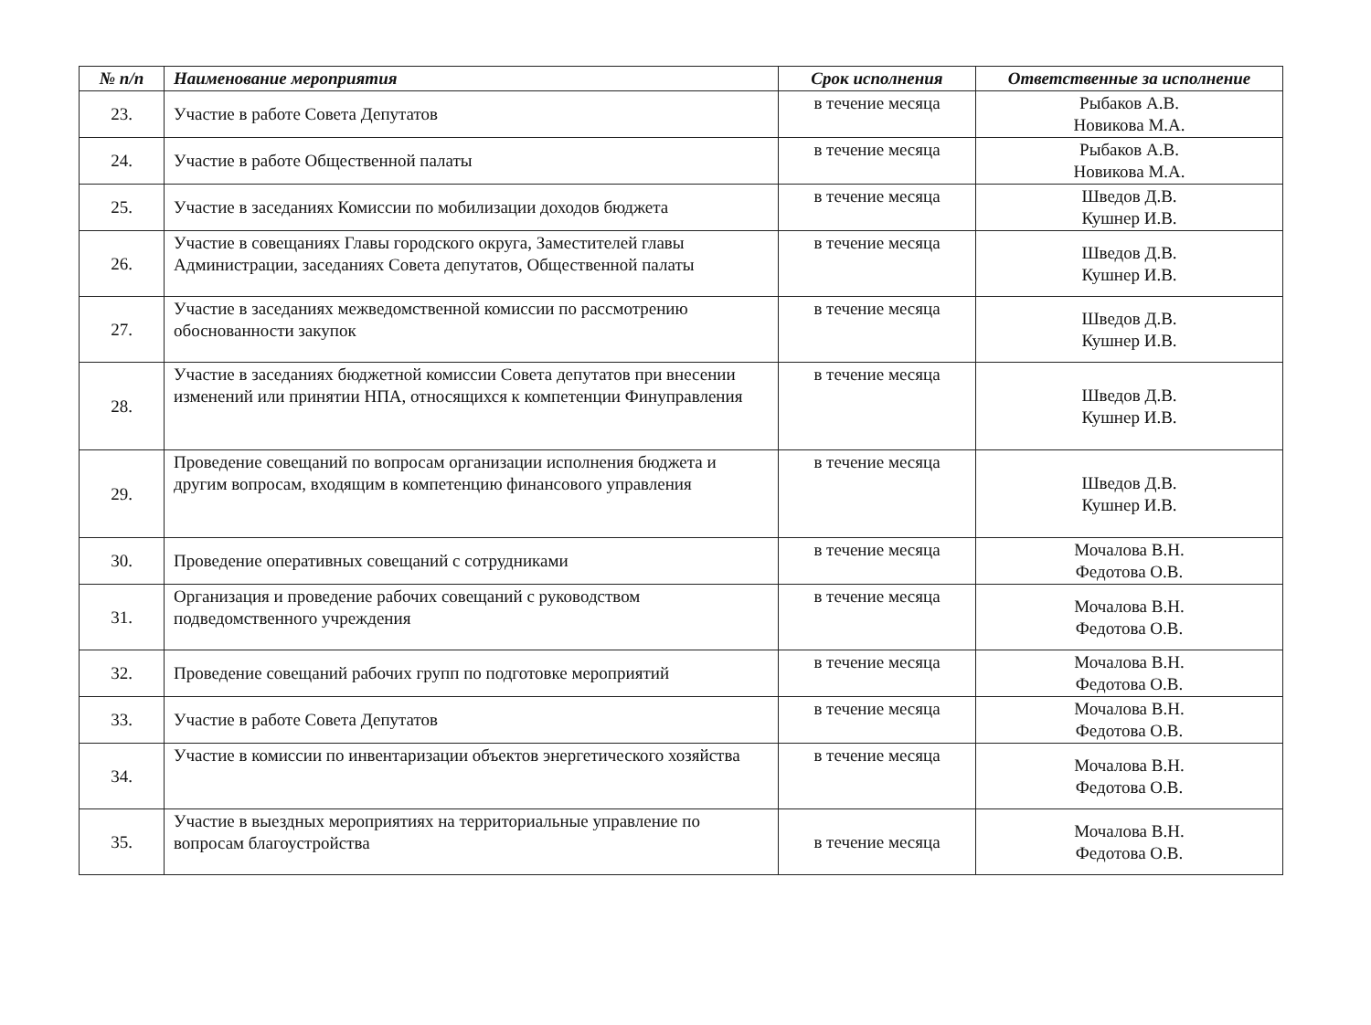| № п/п | Наименование мероприятия | Срок исполнения | Ответственные за исполнение |
| --- | --- | --- | --- |
| 23. | Участие в работе Совета Депутатов | в течение месяца | Рыбаков А.В. Новикова М.А. |
| 24. | Участие в работе Общественной палаты | в течение месяца | Рыбаков А.В. Новикова М.А. |
| 25. | Участие в заседаниях Комиссии по мобилизации доходов бюджета | в течение месяца | Шведов Д.В. Кушнер И.В. |
| 26. | Участие в совещаниях Главы городского округа, Заместителей главы Администрации, заседаниях Совета депутатов, Общественной палаты | в течение месяца | Шведов Д.В. Кушнер И.В. |
| 27. | Участие в заседаниях межведомственной комиссии по рассмотрению обоснованности закупок | в течение месяца | Шведов Д.В. Кушнер И.В. |
| 28. | Участие в заседаниях бюджетной комиссии Совета депутатов при внесении изменений или принятии НПА, относящихся к компетенции Финуправления | в течение месяца | Шведов Д.В. Кушнер И.В. |
| 29. | Проведение совещаний по вопросам организации исполнения бюджета и другим вопросам, входящим в компетенцию финансового управления | в течение месяца | Шведов Д.В. Кушнер И.В. |
| 30. | Проведение оперативных совещаний с сотрудниками | в течение месяца | Мочалова В.Н. Федотова О.В. |
| 31. | Организация и проведение рабочих совещаний с руководством подведомственного учреждения | в течение месяца | Мочалова В.Н. Федотова О.В. |
| 32. | Проведение совещаний рабочих групп по подготовке мероприятий | в течение месяца | Мочалова В.Н. Федотова О.В. |
| 33. | Участие в работе Совета Депутатов | в течение месяца | Мочалова В.Н. Федотова О.В. |
| 34. | Участие в комиссии по инвентаризации объектов энергетического хозяйства | в течение месяца | Мочалова В.Н. Федотова О.В. |
| 35. | Участие в выездных мероприятиях на территориальные управление по вопросам благоустройства | в течение месяца | Мочалова В.Н. Федотова О.В. |